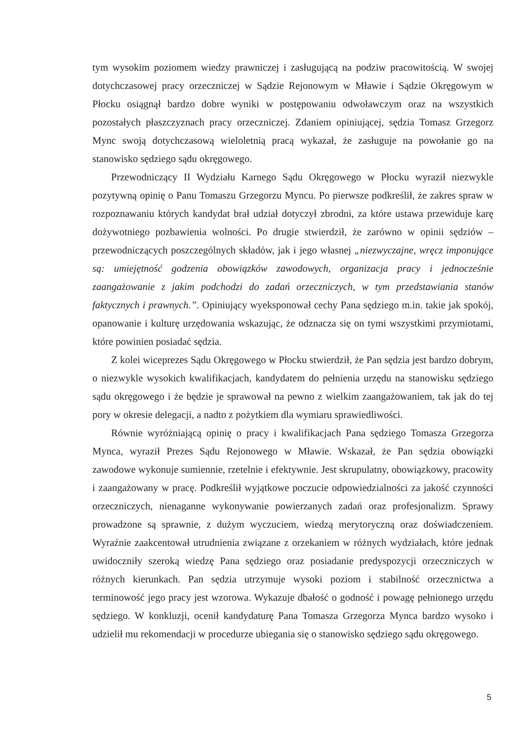tym wysokim poziomem wiedzy prawniczej i zasługującą na podziw pracowitością. W swojej dotychczasowej pracy orzeczniczej w Sądzie Rejonowym w Mławie i Sądzie Okręgowym w Płocku osiągnął bardzo dobre wyniki w postępowaniu odwoławczym oraz na wszystkich pozostałych płaszczyznach pracy orzeczniczej. Zdaniem opiniującej, sędzia Tomasz Grzegorz Mync swoją dotychczasową wieloletnią pracą wykazał, że zasługuje na powołanie go na stanowisko sędziego sądu okręgowego.
Przewodniczący II Wydziału Karnego Sądu Okręgowego w Płocku wyraził niezwykle pozytywną opinię o Panu Tomaszu Grzegorzu Myncu. Po pierwsze podkreślił, że zakres spraw w rozpoznawaniu których kandydat brał udział dotyczył zbrodni, za które ustawa przewiduje karę dożywotniego pozbawienia wolności. Po drugie stwierdził, że zarówno w opinii sędziów – przewodniczących poszczególnych składów, jak i jego własnej „niezwyczajne, wręcz imponujące są: umiejętność godzenia obowiązków zawodowych, organizacja pracy i jednocześnie zaangażowanie z jakim podchodzi do zadań orzeczniczych, w tym przedstawiania stanów faktycznych i prawnych.”. Opiniujący wyeksponował cechy Pana sędziego m.in. takie jak spokój, opanowanie i kulturę urzędowania wskazując, że odznacza się on tymi wszystkimi przymiotami, które powinien posiadać sędzia.
Z kolei wiceprezes Sądu Okręgowego w Płocku stwierdził, że Pan sędzia jest bardzo dobrym, o niezwykle wysokich kwalifikacjach, kandydatem do pełnienia urzędu na stanowisku sędziego sądu okręgowego i że będzie je sprawował na pewno z wielkim zaangażowaniem, tak jak do tej pory w okresie delegacji, a nadto z pożytkiem dla wymiaru sprawiedliwości.
Równie wyróżniającą opinię o pracy i kwalifikacjach Pana sędziego Tomasza Grzegorza Mynca, wyraził Prezes Sądu Rejonowego w Mławie. Wskazał, że Pan sędzia obowiązki zawodowe wykonuje sumiennie, rzetelnie i efektywnie. Jest skrupulatny, obowiązkowy, pracowity i zaangażowany w pracę. Podkreślił wyjątkowe poczucie odpowiedzialności za jakość czynności orzeczniczych, nienaganne wykonywanie powierzanych zadań oraz profesjonalizm. Sprawy prowadzone są sprawnie, z dużym wyczuciem, wiedzą merytoryczną oraz doświadczeniem. Wyraźnie zaakcentował utrudnienia związane z orzekaniem w różnych wydziałach, które jednak uwidoczniły szeroką wiedzę Pana sędziego oraz posiadanie predyspozycji orzeczniczych w różnych kierunkach. Pan sędzia utrzymuje wysoki poziom i stabilność orzecznictwa a terminowość jego pracy jest wzorowa. Wykazuje dbałość o godność i powagę pełnionego urzędu sędziego. W konkluzji, ocenił kandydaturę Pana Tomasza Grzegorza Mynca bardzo wysoko i udzielił mu rekomendacji w procedurze ubiegania się o stanowisko sędziego sądu okręgowego.
5